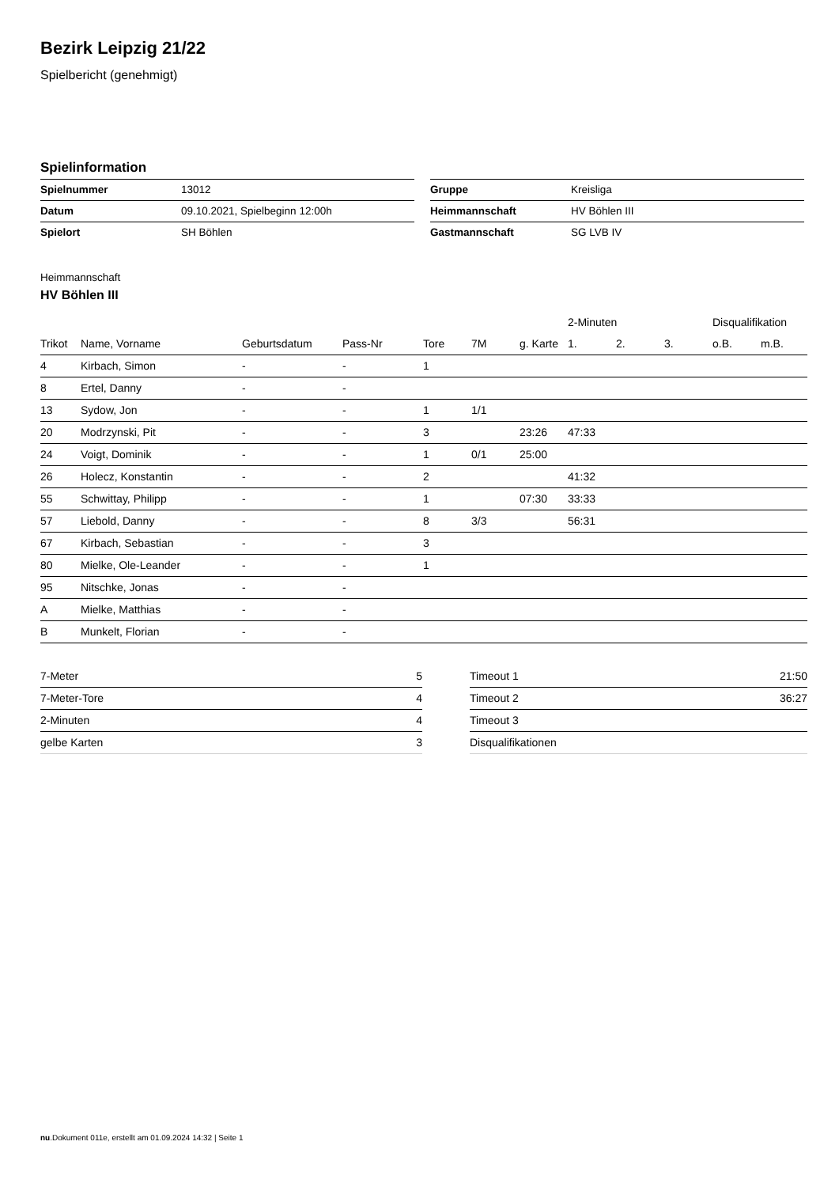Bezirk Leipzig 21/22
Spielbericht (genehmigt)
Spielinformation
| Spielnummer | 13012 |
| Datum | 09.10.2021, Spielbeginn 12:00h |
| Spielort | SH Böhlen |
| Gruppe | Kreisliga |
| Heimmannschaft | HV Böhlen III |
| Gastmannschaft | SG LVB IV |
Heimmannschaft
HV Böhlen III
| | | | | | | | 2-Minuten | | | Disqualifikation | |
| --- | --- | --- | --- | --- | --- | --- | --- | --- | --- | --- | --- |
| Trikot | Name, Vorname | Geburtsdatum | Pass-Nr | Tore | 7M | g. Karte | 1. | 2. | 3. | o.B. | m.B. |
| 4 | Kirbach, Simon | - | - | 1 | | | | | | | |
| 8 | Ertel, Danny | - | - | | | | | | | | |
| 13 | Sydow, Jon | - | - | 1 | 1/1 | | | | | | |
| 20 | Modrzynski, Pit | - | - | 3 | | 23:26 | 47:33 | | | | |
| 24 | Voigt, Dominik | - | - | 1 | 0/1 | 25:00 | | | | | |
| 26 | Holecz, Konstantin | - | - | 2 | | | 41:32 | | | | |
| 55 | Schwittay, Philipp | - | - | 1 | | 07:30 | 33:33 | | | | |
| 57 | Liebold, Danny | - | - | 8 | 3/3 | | 56:31 | | | | |
| 67 | Kirbach, Sebastian | - | - | 3 | | | | | | | |
| 80 | Mielke, Ole-Leander | - | - | 1 | | | | | | | |
| 95 | Nitschke, Jonas | - | - | | | | | | | | |
| A | Mielke, Matthias | - | - | | | | | | | | |
| B | Munkelt, Florian | - | - | | | | | | | | |
| 7-Meter | 5 |
| 7-Meter-Tore | 4 |
| 2-Minuten | 4 |
| gelbe Karten | 3 |
| Timeout 1 | 21:50 |
| Timeout 2 | 36:27 |
| Timeout 3 | |
| Disqualifikationen | |
nu.Dokument 011e, erstellt am 01.09.2024 14:32 | Seite 1